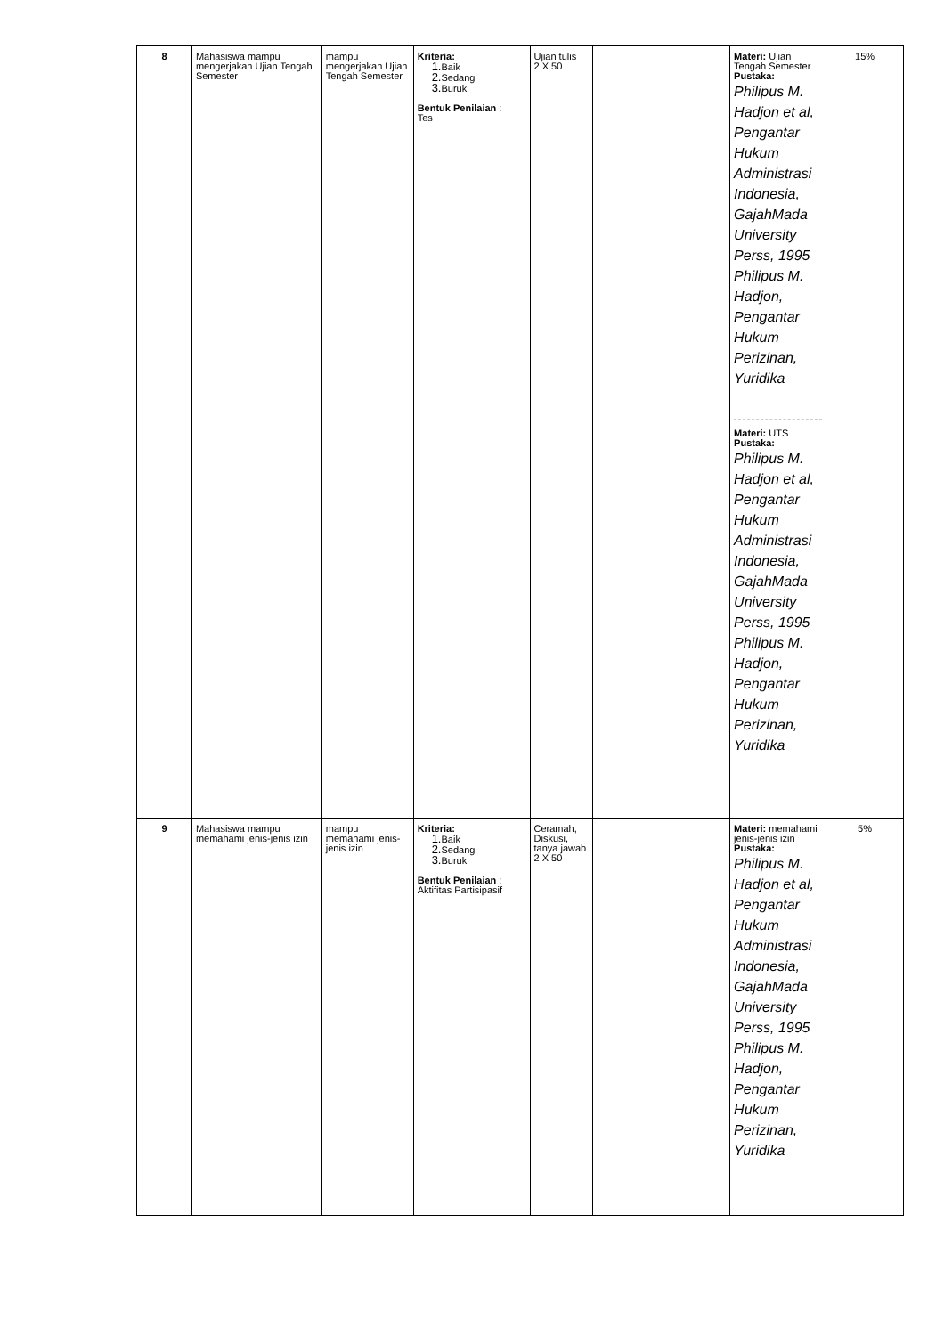| 8 | Mahasiswa mampu mengerjakan Ujian Tengah Semester | mampu mengerjakan Ujian Tengah Semester | Kriteria: 1. Baik 2. Sedang 3. Buruk Bentuk Penilaian : Tes | Ujian tulis 2 X 50 | | Materi: Ujian Tengah Semester Pustaka: Philipus M. Hadjon et al, Pengantar Hukum Administrasi Indonesia, GajahMada University Perss, 1995 Philipus M. Hadjon, Pengantar Hukum Perizinan, Yuridika Materi: UTS Pustaka: Philipus M. Hadjon et al, Pengantar Hukum Administrasi Indonesia, GajahMada University Perss, 1995 Philipus M. Hadjon, Pengantar Hukum Perizinan, Yuridika | 15% |
| 9 | Mahasiswa mampu memahami jenis-jenis izin | mampu memahami jenis-jenis izin | Kriteria: 1. Baik 2. Sedang 3. Buruk Bentuk Penilaian : Aktifitas Partisipasif | Ceramah, Diskusi, tanya jawab 2 X 50 | | Materi: memahami jenis-jenis izin Pustaka: Philipus M. Hadjon et al, Pengantar Hukum Administrasi Indonesia, GajahMada University Perss, 1995 Philipus M. Hadjon, Pengantar Hukum Perizinan, Yuridika | 5% |